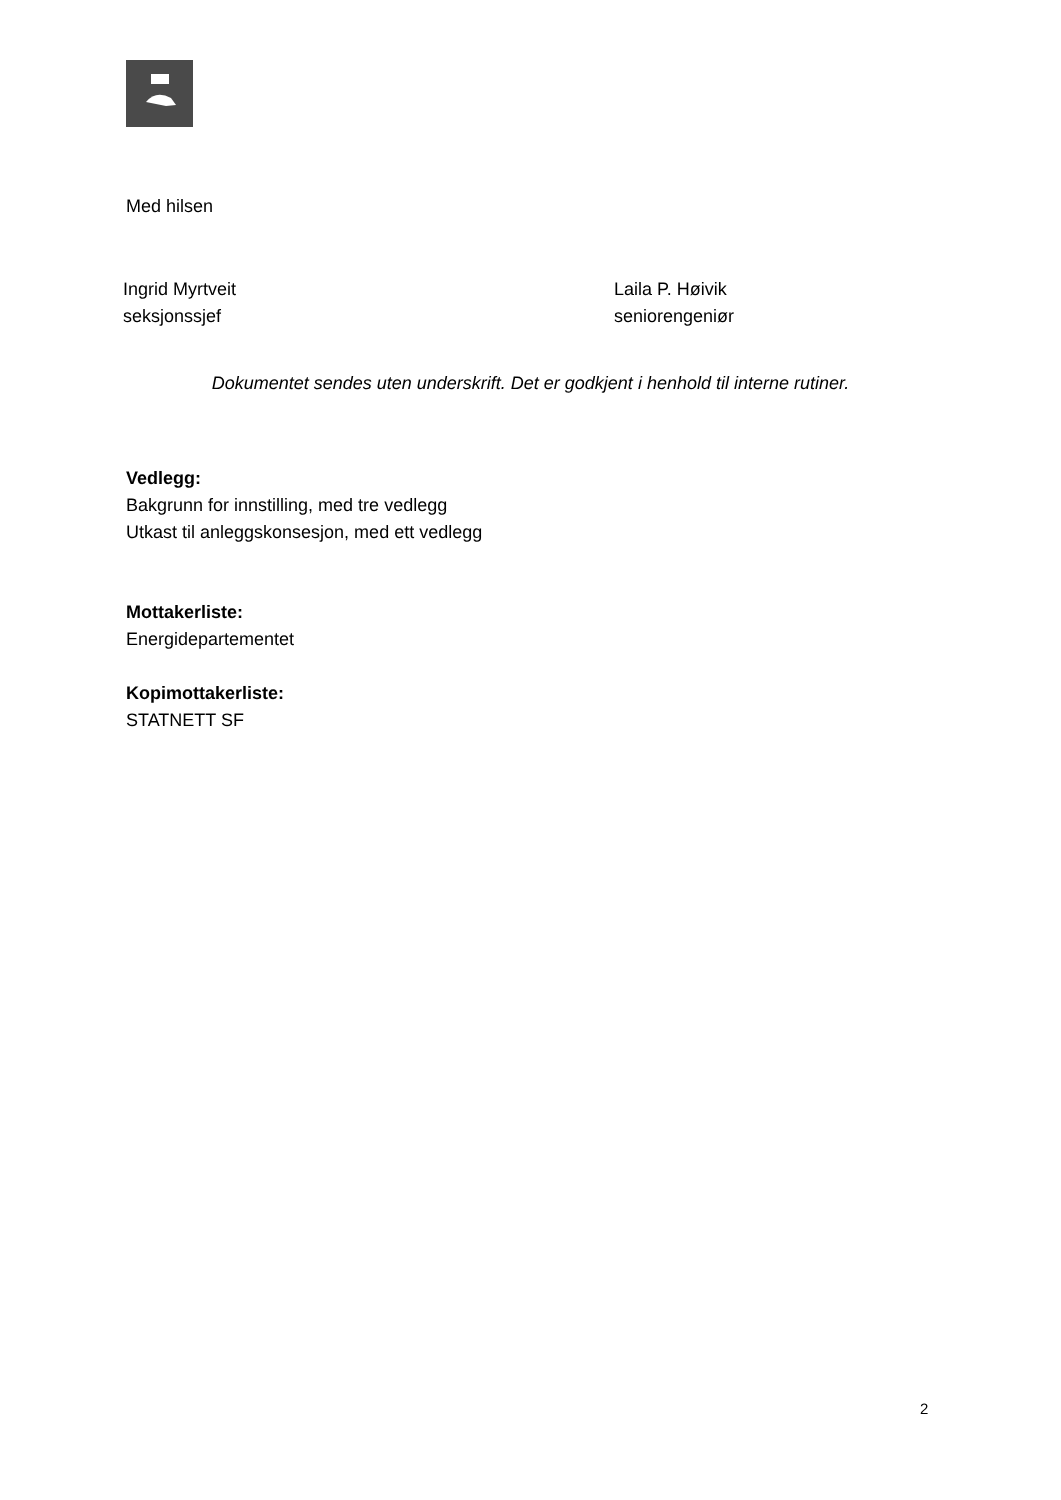Med hilsen
Ingrid Myrtveit
seksjonssjef
Laila P. Høivik
seniorengeniør
Dokumentet sendes uten underskrift. Det er godkjent i henhold til interne rutiner.
Vedlegg:
Bakgrunn for innstilling, med tre vedlegg
Utkast til anleggskonsesjon, med ett vedlegg
Mottakerliste:
Energidepartementet
Kopimottakerliste:
STATNETT SF
2